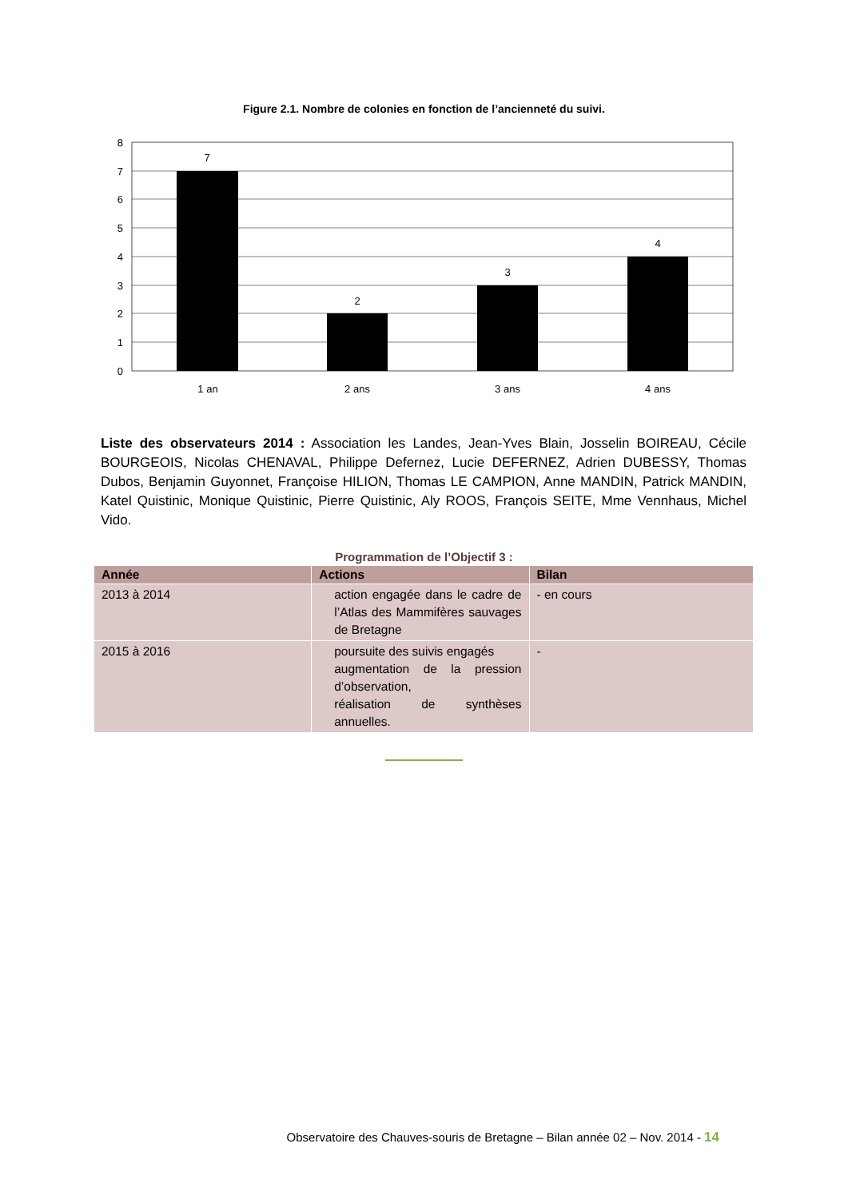Figure 2.1. Nombre de colonies en fonction de l’ancienneté du suivi.
7
2
3
4
1 an
2 ans
3 ans
4 ans
8
7
6
5
4
3
2
1
0
Liste des observateurs 2014 : Association les Landes, Jean-Yves Blain, Josselin BOIREAU, Cécile BOURGEOIS, Nicolas CHENAVAL, Philippe Defernez, Lucie DEFERNEZ, Adrien DUBESSY, Thomas Dubos, Benjamin Guyonnet, Françoise HILION, Thomas LE CAMPION, Anne MANDIN, Patrick MANDIN, Katel Quistinic, Monique Quistinic, Pierre Quistinic, Aly ROOS, François SEITE, Mme Vennhaus, Michel Vido.
Programmation de l’Objectif 3 :
| Année | Actions | Bilan |
| --- | --- | --- |
| 2013 à 2014 | action engagée dans le cadre de l’Atlas des Mammifères sauvages de Bretagne | - en cours |
| 2015 à 2016 | poursuite des suivis engagés augmentation de la pression d’observation, réalisation de synthèses annuelles. | - |
Observatoire des Chauves-souris de Bretagne – Bilan année 02 – Nov. 2014 - 14